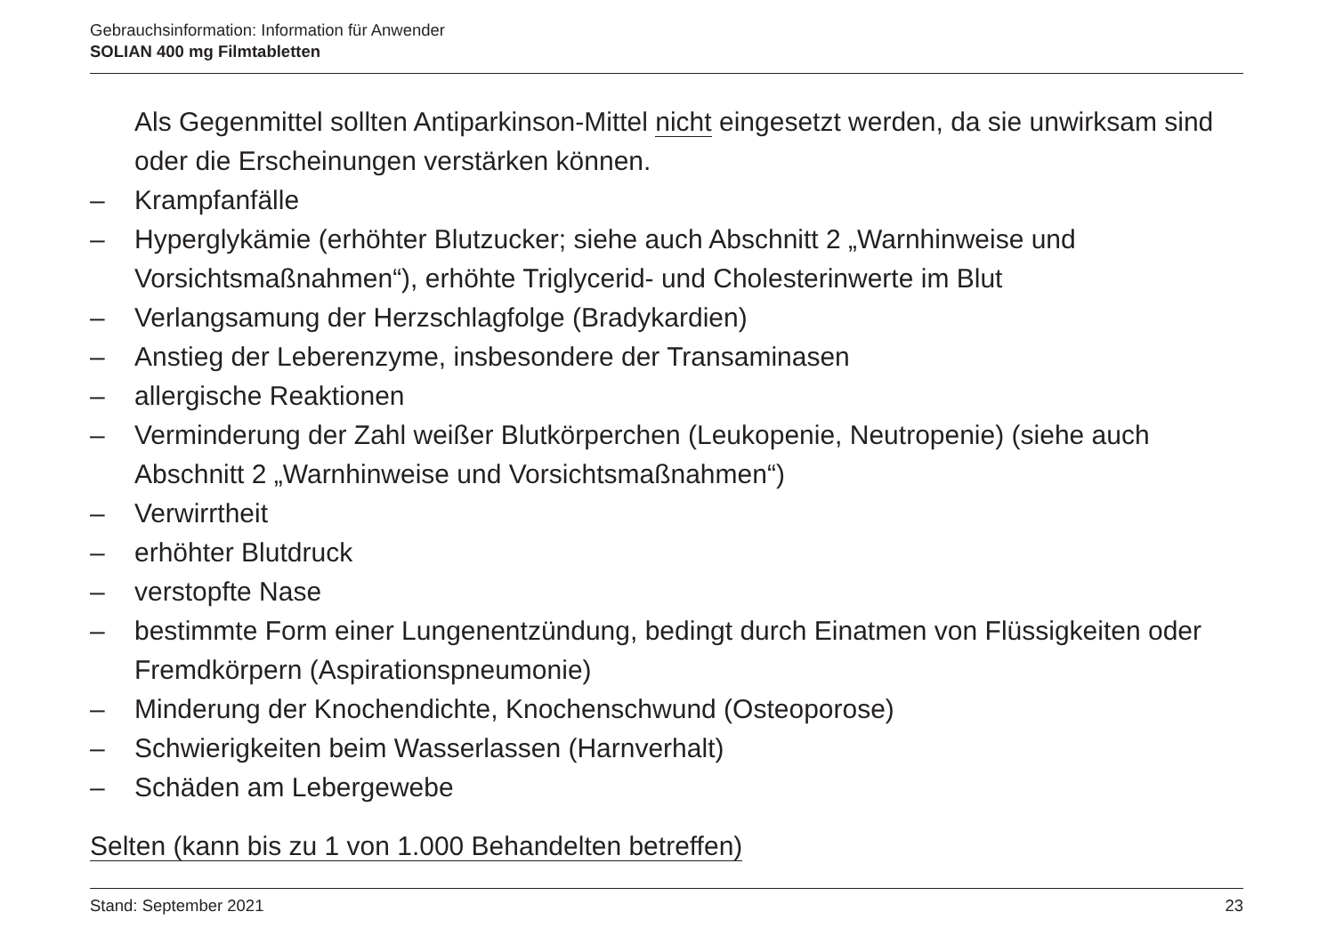Gebrauchsinformation: Information für Anwender
SOLIAN 400 mg Filmtabletten
Als Gegenmittel sollten Antiparkinson-Mittel nicht eingesetzt werden, da sie unwirksam sind oder die Erscheinungen verstärken können.
– Krampfanfälle
– Hyperglykämie (erhöhter Blutzucker; siehe auch Abschnitt 2 „Warnhinweise und Vorsichtsmaßnahmen“), erhöhte Triglycerid- und Cholesterinwerte im Blut
– Verlangsamung der Herzschlagfolge (Bradykardien)
– Anstieg der Leberenzyme, insbesondere der Transaminasen
– allergische Reaktionen
– Verminderung der Zahl weißer Blutkörperchen (Leukopenie, Neutropenie) (siehe auch Abschnitt 2 „Warnhinweise und Vorsichtsmaßnahmen“)
– Verwirrtheit
– erhöhter Blutdruck
– verstopfte Nase
– bestimmte Form einer Lungenentzündung, bedingt durch Einatmen von Flüssigkeiten oder Fremdkörpern (Aspirationspneumonie)
– Minderung der Knochendichte, Knochenschwund (Osteoporose)
– Schwierigkeiten beim Wasserlassen (Harnverhalt)
– Schäden am Lebergewebe
Selten (kann bis zu 1 von 1.000 Behandelten betreffen)
Stand: September 2021 23